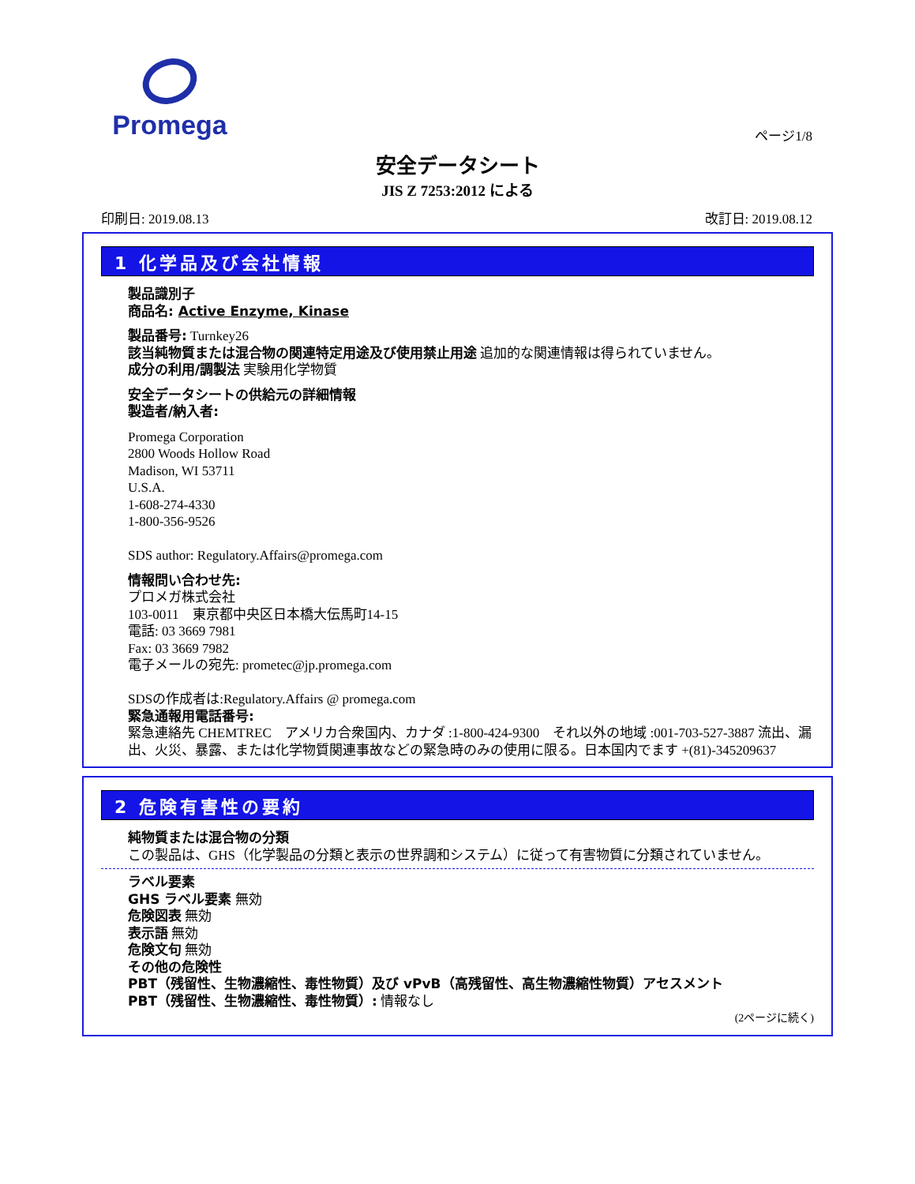Promega
ページ1/8
安全データシート
JIS Z 7253:2012 による
印刷日: 2019.08.13 改訂日: 2019.08.12
1 化学品及び会社情報
製品識別子
商品名: Active Enzyme, Kinase
製品番号: Turnkey26
該当純物質または混合物の関連特定用途及び使用禁止用途 追加的な関連情報は得られていません。
成分の利用/調製法 実験用化学物質
安全データシートの供給元の詳細情報
製造者/納入者:
Promega Corporation
2800 Woods Hollow Road
Madison, WI 53711
U.S.A.
1-608-274-4330
1-800-356-9526
SDS author: Regulatory.Affairs@promega.com
情報問い合わせ先:
プロメガ株式会社
103-0011　東京都中央区日本橋大伝馬町14-15
電話: 03 3669 7981
Fax: 03 3669 7982
電子メールの宛先: prometec@jp.promega.com
SDSの作成者は:Regulatory.Affairs @ promega.com
緊急通報用電話番号:
緊急連絡先 CHEMTREC　アメリカ合衆国内、カナダ :1-800-424-9300　それ以外の地域 :001-703-527-3887 流出、漏出、火災、暴露、または化学物質関連事故などの緊急時のみの使用に限る。日本国内でます +(81)-345209637
2 危険有害性の要約
純物質または混合物の分類
この製品は、GHS（化学製品の分類と表示の世界調和システム）に従って有害物質に分類されていません。
ラベル要素
GHS ラベル要素 無効
危険図表 無効
表示語 無効
危険文句 無効
その他の危険性
PBT（残留性、生物濃縮性、毒性物質）及び vPvB（高残留性、高生物濃縮性物質）アセスメント
PBT（残留性、生物濃縮性、毒性物質）: 情報なし
(2ページに続く)